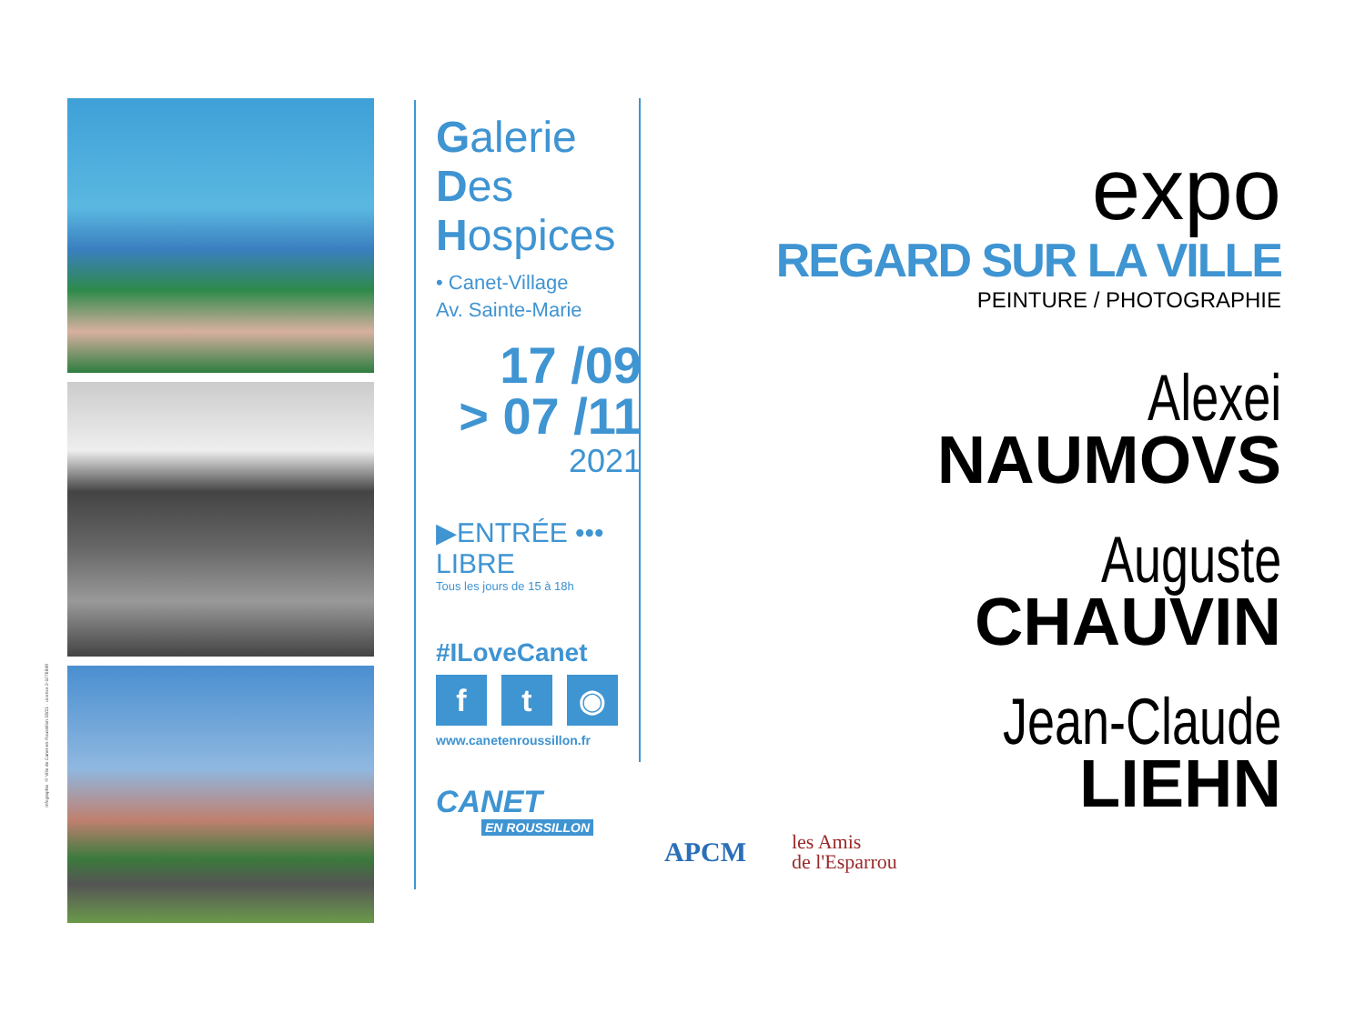Infographie © Ville de Canet-en-Roussillon 08/21 · Licence 2-1076849
Galerie
Des
Hospices
• Canet-Village
Av. Sainte-Marie
17 /09
> 07 /11
2021
▶ENTRÉE ••• LIBRE
Tous les jours de 15 à 18h
#ILoveCanet
ft ◉
www.canetenroussillon.fr
CANET
EN ROUSSILLON
APCM
les Amis
de l'Esparrou
expo
REGARD SUR LA VILLE
PEINTURE / PHOTOGRAPHIE
Alexei
NAUMOVS
Auguste
CHAUVIN
Jean-Claude
LIEHN